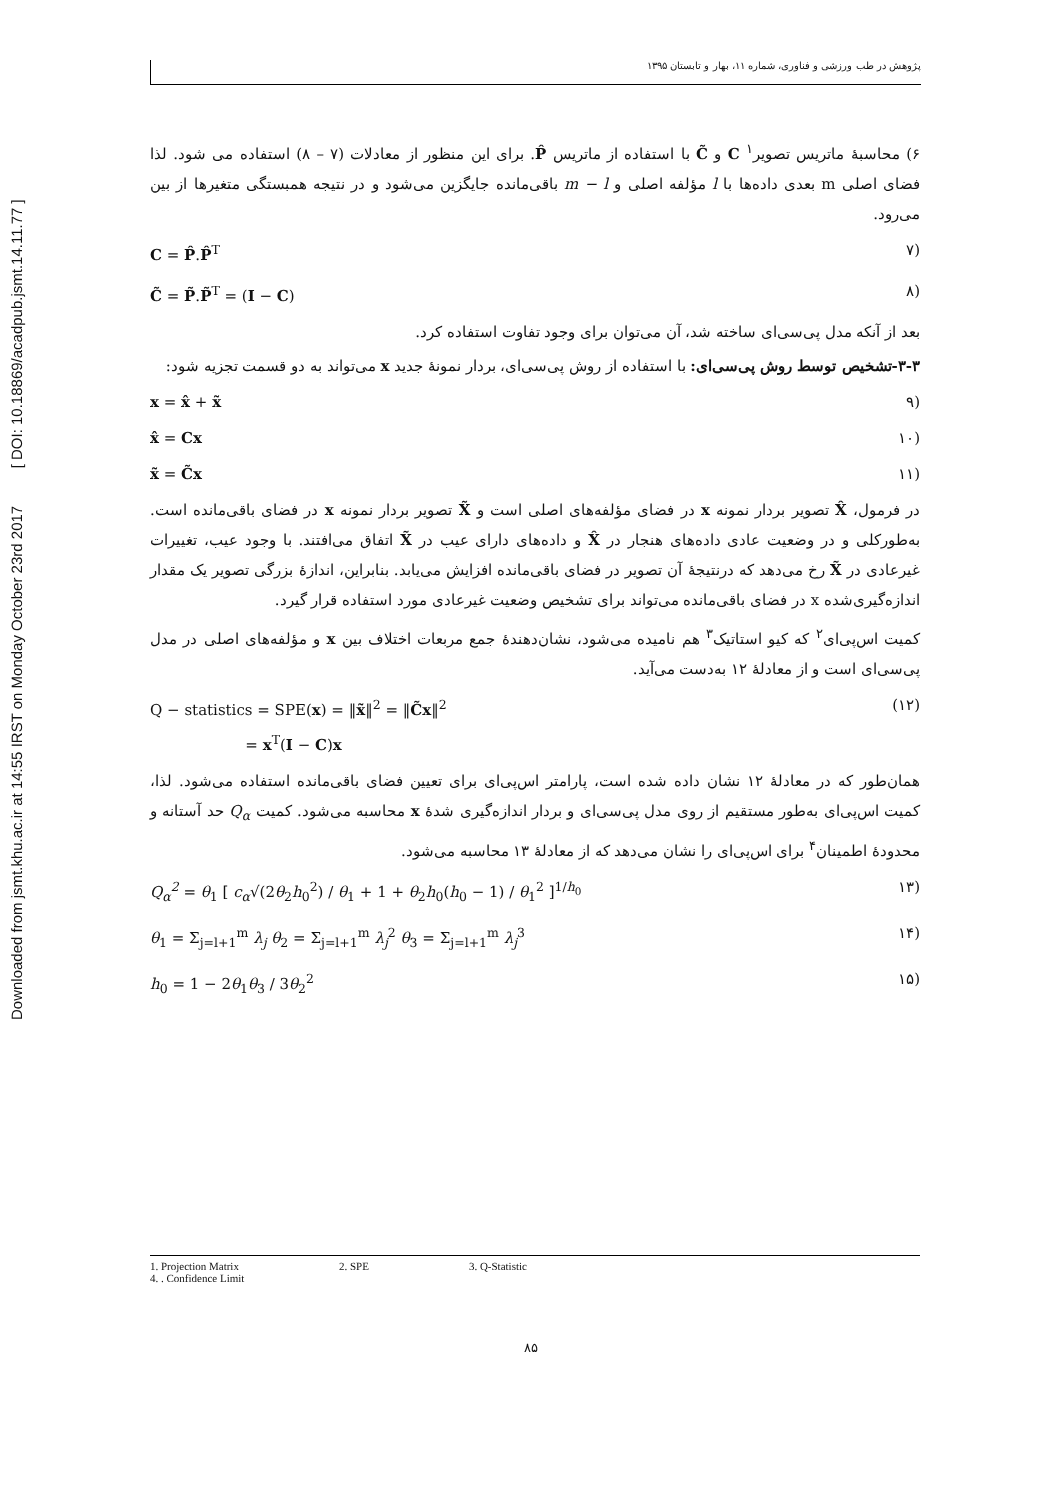Downloaded from jsmt.khu.ac.ir at 14:55 IRST on Monday October 23rd 2017 [ DOI: 10.18869/acadpub.jsmt.14.11.77 ]
پژوهش در طب ورزشی و فناوری، شماره ۱۱، بهار و تابستان ۱۳۹۵
۶) محاسبهٔ ماتریس تصویر<sup>۱</sup> C و C̃ با استفاده از ماتریس P̂. برای این منظور از معادلات (۷ – ۸) استفاده می شود. لذا فضای اصلی m بعدی داده‌ها با l مؤلفه اصلی و m − l باقی‌مانده جایگزین می‌شود و در نتیجه همبستگی متغیرها از بین می‌رود.
C = P̂.P̂<sup>T</sup> (۷
C̃ = P̃.P̃<sup>T</sup> = (I − C) (۸
بعد از آنکه مدل پی‌سی‌ای ساخته شد، آن می‌توان برای وجود تفاوت استفاده کرد.
۳-۳-تشخیص توسط روش پی‌سی‌ای: با استفاده از روش پی‌سی‌ای، بردار نمونهٔ جدید x می‌تواند به دو قسمت تجزیه شود:
x = x̂ + x̃ (۹
x̂ = Cx (۱۰
x̃ = C̃x (۱۱
در فرمول، X̂ تصویر بردار نمونه x در فضای مؤلفه‌های اصلی است و X̃ تصویر بردار نمونه x در فضای باقی‌مانده است. به‌طورکلی و در وضعیت عادی داده‌های هنجار در X̂ و داده‌های دارای عیب در X̃ اتفاق می‌افتند. با وجود عیب، تغییرات غیرعادی در X̃ رخ می‌دهد که درنتیجهٔ آن تصویر در فضای باقی‌مانده افزایش می‌یابد. بنابراین، اندازهٔ بزرگی تصویر یک مقدار اندازه‌گیری‌شده x در فضای باقی‌مانده می‌تواند برای تشخیص وضعیت غیرعادی مورد استفاده قرار گیرد.
کمیت اس‌پی‌ای<sup>۲</sup> که کیو استاتیک<sup>۳</sup> هم نامیده می‌شود، نشان‌دهندهٔ جمع مربعات اختلاف بین x و مؤلفه‌های اصلی در مدل پی‌سی‌ای است و از معادلهٔ ۱۲ به‌دست می‌آید.
Q − statistics = SPE(x) = ‖x̃‖<sup>2</sup> = ‖C̃x‖<sup>2</sup>
= x<sup>T</sup>(I − C)x (۱۲)
همان‌طور که در معادلهٔ ۱۲ نشان داده شده است، پارامتر اس‌پی‌ای برای تعیین فضای باقی‌مانده استفاده می‌شود. لذا، کمیت اس‌پی‌ای به‌طور مستقیم از روی مدل پی‌سی‌ای و بردار اندازه‌گیری شدهٔ x محاسبه می‌شود. کمیت Q<sub>α</sub> حد آستانه و محدودهٔ اطمینان<sup>۴</sup> برای اس‌پی‌ای را نشان می‌دهد که از معادلهٔ ۱۳ محاسبه می‌شود.
Q<sub>α</sub><sup>2</sup> = θ<sub>1</sub> [ c<sub>α</sub>√(2θ<sub>2</sub>h<sub>0</sub><sup>2</sup>) / θ<sub>1</sub> + 1 + θ<sub>2</sub>h<sub>0</sub>(h<sub>0</sub> − 1) / θ<sub>1</sub><sup>2</sup> ]<sup>1/h<sub>0</sub></sup> (۱۳
θ<sub>1</sub> = Σ<sub>j=l+1</sub><sup>m</sup> λ<sub>j</sub> θ<sub>2</sub> = Σ<sub>j=l+1</sub><sup>m</sup> λ<sub>j</sub><sup>2</sup> θ<sub>3</sub> = Σ<sub>j=l+1</sub><sup>m</sup> λ<sub>j</sub><sup>3</sup> (۱۴
h<sub>0</sub> = 1 − 2θ<sub>1</sub>θ<sub>3</sub> / 3θ<sub>2</sub><sup>2</sup> (۱۵
1. Projection Matrix 2. SPE 3. Q-Statistic
4. . Confidence Limit
۸۵